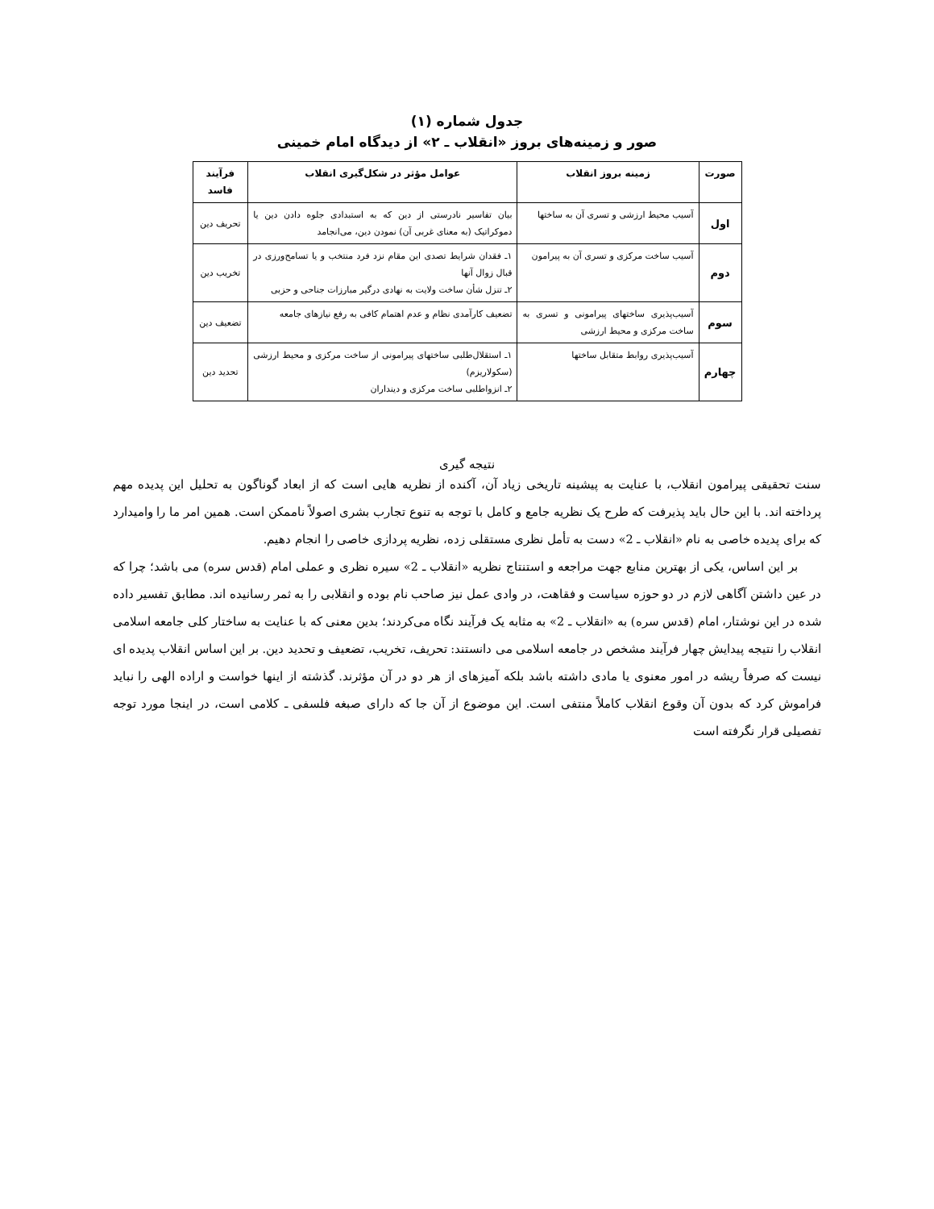جدول شماره (۱)
صور و زمینه‌های بروز «انقلاب ـ ۲» از دیدگاه امام خمینی
| صورت | زمینه بروز انقلاب | عوامل مؤثر در شکل‌گیری انقلاب | فرآیند فاسد |
| --- | --- | --- | --- |
| اول | آسیب محیط ارزشی و تسری آن به ساختها | بیان تفاسیر نادرستی از دین که به استبدادی جلوه دادن دین یا دموکراتیک (به معنای غربی آن) نمودن دین، می‌انجامد | تحریف دین |
| دوم | آسیب ساخت مرکزی و تسری آن به پیرامون | ۱ـ فقدان شرایط تصدی این مقام نزد فرد منتخب و یا تسامح‌ورزی در قبال زوال آنها ۲ـ تنزل شأن ساخت ولایت به نهادی درگیر مبارزات جناحی و حزبی | تخریب دین |
| سوم | آسیب‌پذیری ساختهای پیرامونی و تسری به ساخت مرکزی و محیط ارزشی | تضعیف کارآمدی نظام و عدم اهتمام کافی به رفع نیازهای جامعه | تضعیف دین |
| چهارم | آسیب‌پذیری روابط متقابل ساختها | ۱ـ استقلال‌طلبی ساختهای پیرامونی از ساخت مرکزی و محیط ارزشی (سکولاریزم) ۲ـ انزواطلبی ساخت مرکزی و دینداران | تحدید دین |
نتیجه گیری
سنت تحقیقی پیرامون انقلاب، با عنایت به پیشینه تاریخی زیاد آن، آکنده از نظریه هایی است که از ابعاد گوناگون به تحلیل این پدیده مهم پرداخته اند. با این حال باید پذیرفت که طرح یک نظریه جامع و کامل با توجه به تنوع تجارب بشری اصولاً ناممکن است. همین امر ما را وامیدارد که برای پدیده خاصی به نام «انقلاب ـ 2» دست به تأمل نظری مستقلی زده، نظریه پردازی خاصی را انجام دهیم.
بر این اساس، یکی از بهترین منابع جهت مراجعه و استنتاج نظریه «انقلاب ـ 2» سیره نظری و عملی امام (قدس سره) می باشد؛ چرا که در عین داشتن آگاهی لازم در دو حوزه سیاست و فقاهت، در وادی عمل نیز صاحب نام بوده و انقلابی را به ثمر رسانیده اند. مطابق تفسیر داده شده در این نوشتار، امام (قدس سره) به «انقلاب ـ 2» به مثابه یک فرآیند نگاه می‌کردند؛ بدین معنی که با عنایت به ساختار کلی جامعه اسلامی انقلاب را نتیجه پیدایش چهار فرآیند مشخص در جامعه اسلامی می دانستند: تحریف، تخریب، تضعیف و تحدید دین. بر این اساس انقلاب پدیده ای نیست که صرفاً ریشه در امور معنوی یا مادی داشته باشد بلکه آمیزهای از هر دو در آن مؤثرند. گذشته از اینها خواست و اراده الهی را نباید فراموش کرد که بدون آن وقوع انقلاب کاملاً منتفی است. این موضوع از آن جا که دارای صبغه فلسفی ـ کلامی است، در اینجا مورد توجه تفصیلی قرار نگرفته است